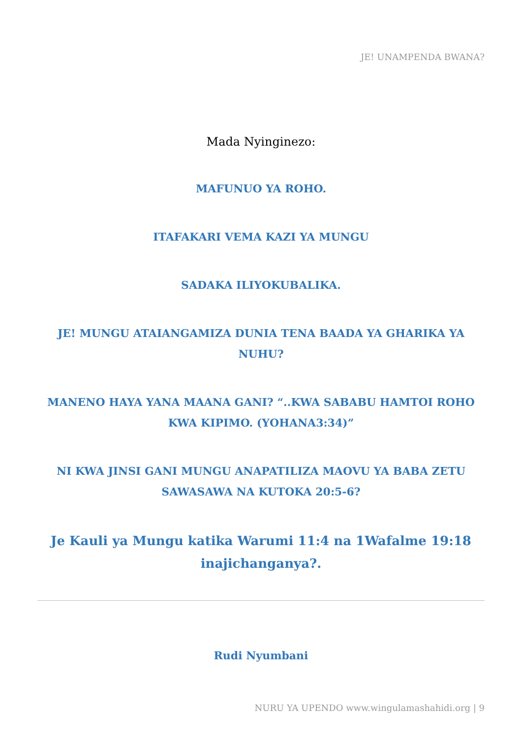JE! UNAMPENDA BWANA?
Mada Nyinginezo:
MAFUNUO YA ROHO.
ITAFAKARI VEMA KAZI YA MUNGU
SADAKA ILIYOKUBALIKA.
JE! MUNGU ATAIANGAMIZA DUNIA TENA BAADA YA GHARIKA YA NUHU?
MANENO HAYA YANA MAANA GANI? “..KWA SABABU HAMTOI ROHO KWA KIPIMO. (YOHANA3:34)”
NI KWA JINSI GANI MUNGU ANAPATILIZA MAOVU YA BABA ZETU SAWASAWA NA KUTOKA 20:5-6?
Je Kauli ya Mungu katika Warumi 11:4 na 1Wafalme 19:18 inajichanganya?.
Rudi Nyumbani
NURU YA UPENDO www.wingulamashahidi.org | 9